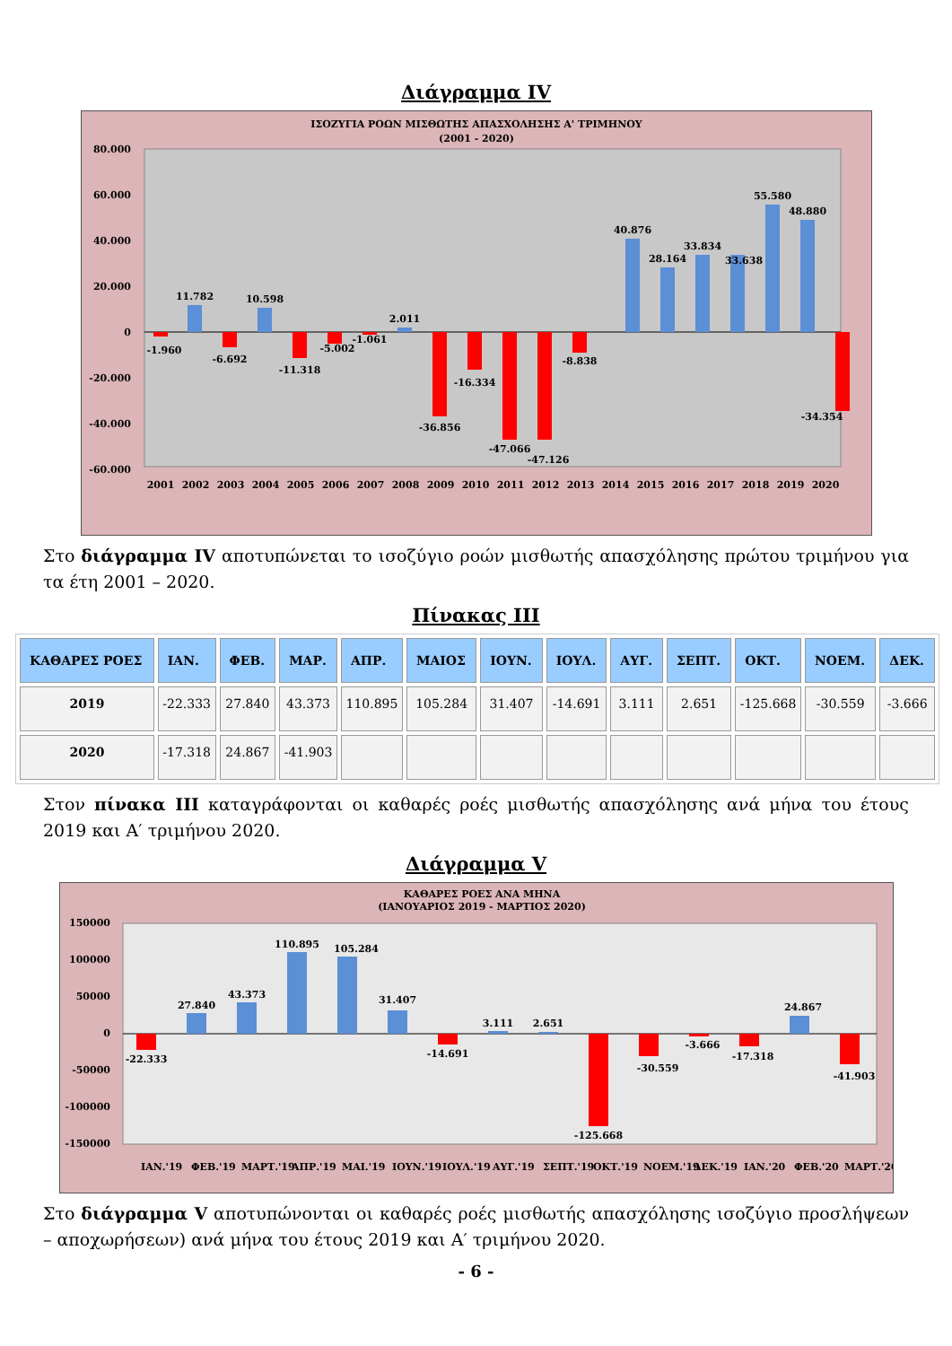Διάγραμμα IV
ΙΣΟΖΥΓΙΑ ΡΟΩΝ ΜΙΣΘΩΤΗΣ ΑΠΑΣΧΟΛΗΣΗΣ Α' ΤΡΙΜΗΝΟΥ
(2001 - 2020)
80.000
60.000
40.000
20.000
0
-20.000
-40.000
-60.000
11.782
10.598
2.011
40.876
28.164
33.834
33.638
55.580
48.880
-1.960
-6.692
-11.318
-5.002
-1.061
-36.856
-16.334
-47.066
-47.126
-8.838
-34.354
2001
2002
2003
2004
2005
2006
2007
2008
2009
2010
2011
2012
2013
2014
2015
2016
2017
2018
2019
2020
Στο διάγραμμα IV αποτυπώνεται το ισοζύγιο ροών μισθωτής απασχόλησης πρώτου τριμήνου για τα έτη 2001 – 2020.
Πίνακας ΙΙΙ
| ΚΑΘΑΡΕΣ ΡΟΕΣ | ΙΑΝ. | ΦΕΒ. | ΜΑΡ. | ΑΠΡ. | ΜΑΙΟΣ | ΙΟΥΝ. | ΙΟΥΛ. | ΑΥΓ. | ΣΕΠΤ. | ΟΚΤ. | ΝΟΕΜ. | ΔΕΚ. |
| --- | --- | --- | --- | --- | --- | --- | --- | --- | --- | --- | --- | --- |
| 2019 | -22.333 | 27.840 | 43.373 | 110.895 | 105.284 | 31.407 | -14.691 | 3.111 | 2.651 | -125.668 | -30.559 | -3.666 |
| 2020 | -17.318 | 24.867 | -41.903 | | | | | | | | | |
Στον πίνακα ΙΙΙ καταγράφονται οι καθαρές ροές μισθωτής απασχόλησης ανά μήνα του έτους 2019 και Α′ τριμήνου 2020.
Διάγραμμα V
ΚΑΘΑΡΕΣ ΡΟΕΣ ΑΝΑ ΜΗΝΑ
(ΙΑΝΟΥΑΡΙΟΣ 2019 - ΜΑΡΤΙΟΣ 2020)
150000
100000
50000
0
-50000
-100000
-150000
-22.333
27.840
43.373
110.895
105.284
31.407
-14.691
3.111
2.651
-125.668
-30.559
-3.666
-17.318
24.867
-41.903
ΙΑΝ.'19
ΦΕΒ.'19
ΜΑΡΤ.'19
ΑΠΡ.'19
ΜΑΙ.'19
ΙΟΥΝ.'19
ΙΟΥΛ.'19
ΑΥΓ.'19
ΣΕΠΤ.'19
ΟΚΤ.'19
ΝΟΕΜ.'19
ΔΕΚ.'19
ΙΑΝ.'20
ΦΕΒ.'20
ΜΑΡΤ.'20
Στο διάγραμμα V αποτυπώνονται οι καθαρές ροές μισθωτής απασχόλησης ισοζύγιο προσλήψεων – αποχωρήσεων) ανά μήνα του έτους 2019 και Α′ τριμήνου 2020.
- 6 -